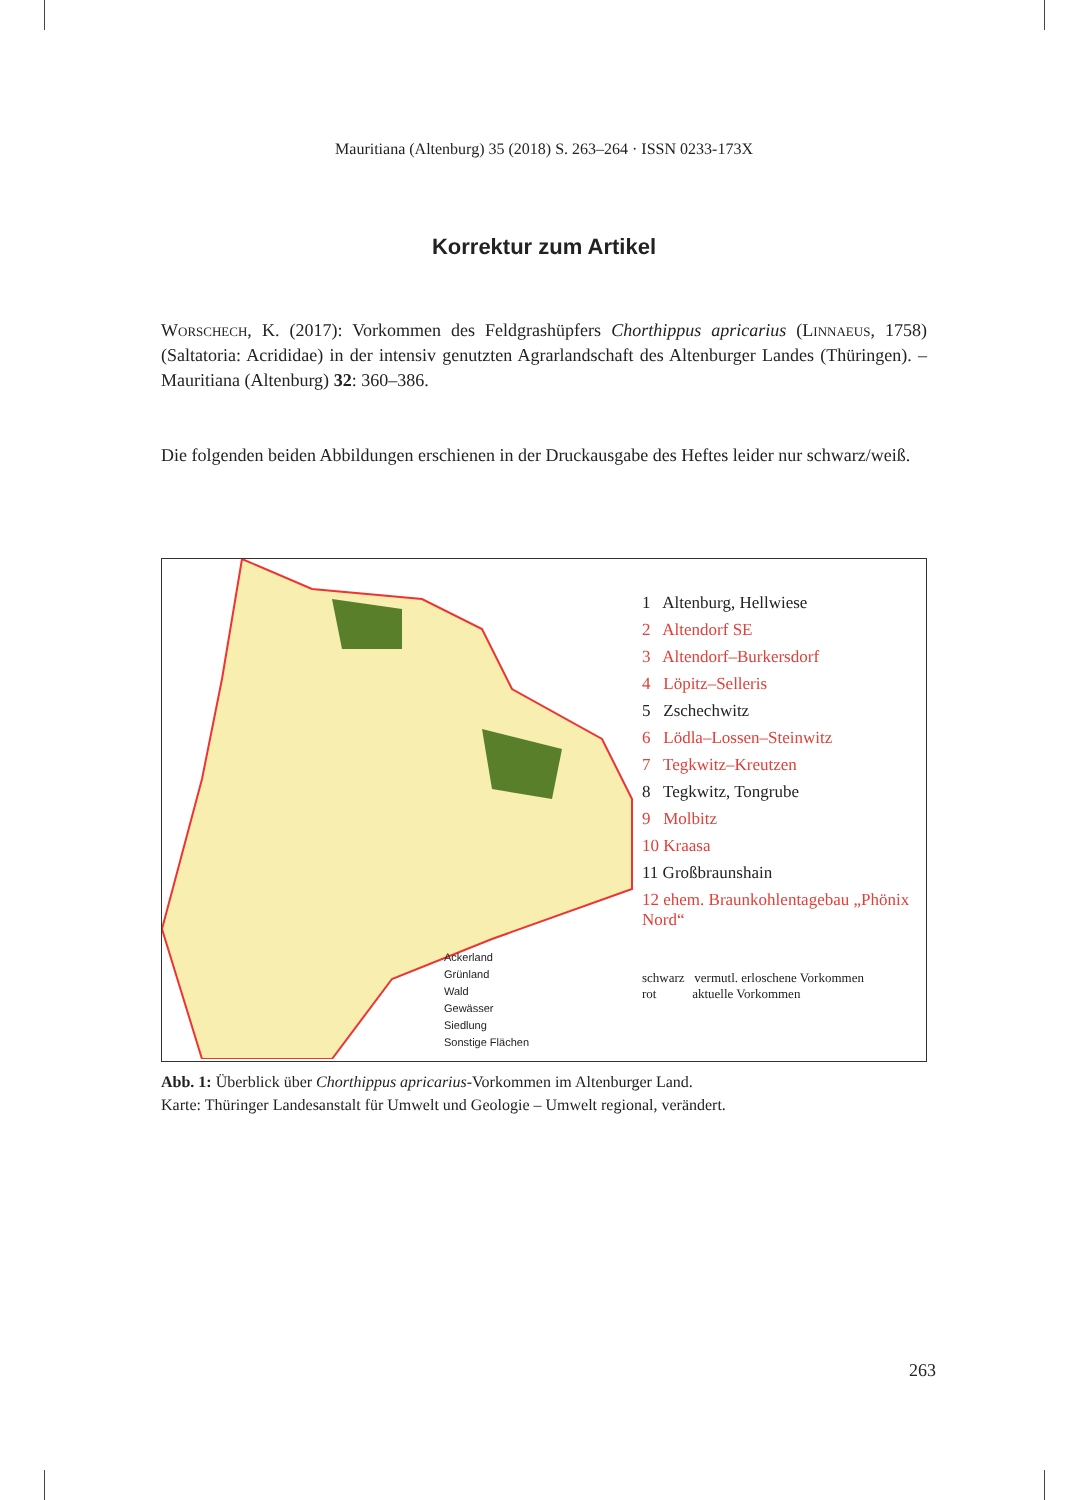Mauritiana (Altenburg) 35 (2018) S. 263–264 · ISSN 0233-173X
Korrektur zum Artikel
Worschech, K. (2017): Vorkommen des Feldgrashüpfers Chorthippus apricarius (Linnaeus, 1758) (Saltatoria: Acrididae) in der intensiv genutzten Agrarlandschaft des Altenburger Landes (Thüringen). – Mauritiana (Altenburg) 32: 360–386.
Die folgenden beiden Abbildungen erschienen in der Druckausgabe des Heftes leider nur schwarz/weiß.
Ackerland
Grünland
Wald
Gewässer
Siedlung
Sonstige Flächen
1 Altenburg, Hellwiese
2 Altendorf SE
3 Altendorf–Burkersdorf
4 Löpitz–Selleris
5 Zschechwitz
6 Lödla–Lossen–Steinwitz
7 Tegkwitz–Kreutzen
8 Tegkwitz, Tongrube
9 Molbitz
10 Kraasa
11 Großbraunshain
12 ehem. Braunkohlentagebau „Phönix Nord“
schwarz vermutl. erloschene Vorkommen
rot aktuelle Vorkommen
Abb. 1: Überblick über Chorthippus apricarius-Vorkommen im Altenburger Land.
Karte: Thüringer Landesanstalt für Umwelt und Geologie – Umwelt regional, verändert.
263